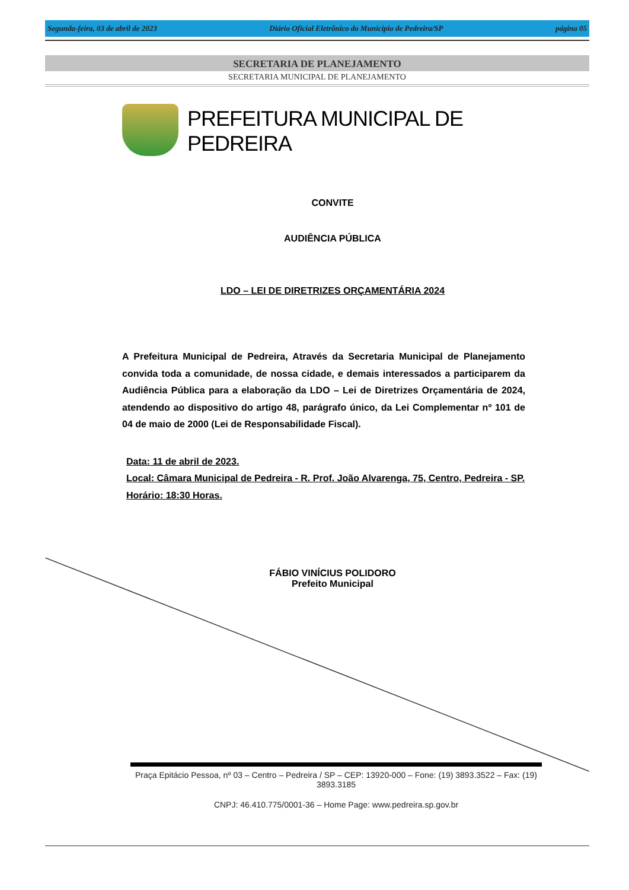Segunda-feira, 03 de abril de 2023 Diário Oficial Eletrônico do Municipio de Pedreira/SP página 05
SECRETARIA DE PLANEJAMENTO
SECRETARIA MUNICIPAL DE PLANEJAMENTO
PREFEITURA MUNICIPAL DE PEDREIRA
CONVITE
AUDIÊNCIA PÚBLICA
LDO – LEI DE DIRETRIZES ORÇAMENTÁRIA 2024
A Prefeitura Municipal de Pedreira, Através da Secretaria Municipal de Planejamento convida toda a comunidade, de nossa cidade, e demais interessados a participarem da Audiência Pública para a elaboração da LDO – Lei de Diretrizes Orçamentária de 2024, atendendo ao dispositivo do artigo 48, parágrafo único, da Lei Complementar nº 101 de 04 de maio de 2000 (Lei de Responsabilidade Fiscal).
Data: 11 de abril de 2023.
Local: Câmara Municipal de Pedreira - R. Prof. João Alvarenga, 75, Centro, Pedreira - SP.
Horário: 18:30 Horas.
FÁBIO VINÍCIUS POLIDORO
Prefeito Municipal
Praça Epitácio Pessoa, nº 03 – Centro – Pedreira / SP – CEP: 13920-000 – Fone: (19) 3893.3522 – Fax: (19) 3893.3185
CNPJ: 46.410.775/0001-36 – Home Page: www.pedreira.sp.gov.br